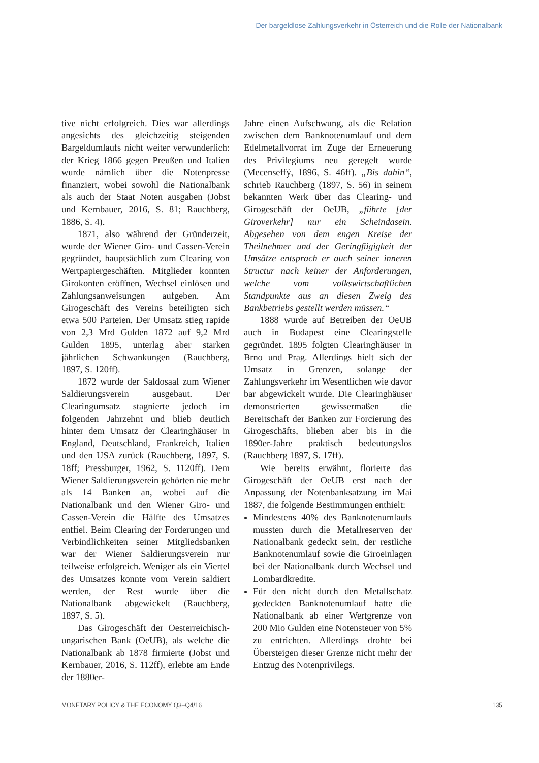Der bargeldlose Zahlungsverkehr in Österreich und die Rolle der Nationalbank
tive nicht erfolgreich. Dies war allerdings angesichts des gleichzeitig steigenden Bargeldumlaufs nicht weiter verwunderlich: der Krieg 1866 gegen Preußen und Italien wurde nämlich über die Notenpresse finanziert, wobei sowohl die Nationalbank als auch der Staat Noten ausgaben (Jobst und Kernbauer, 2016, S. 81; Rauchberg, 1886, S. 4).
1871, also während der Gründerzeit, wurde der Wiener Giro- und Cassen-Verein gegründet, hauptsächlich zum Clearing von Wertpapiergeschäften. Mitglieder konnten Girokonten eröffnen, Wechsel einlösen und Zahlungsanweisungen aufgeben. Am Girogeschäft des Vereins beteiligten sich etwa 500 Parteien. Der Umsatz stieg rapide von 2,3 Mrd Gulden 1872 auf 9,2 Mrd Gulden 1895, unterlag aber starken jährlichen Schwankungen (Rauchberg, 1897, S. 120ff).
1872 wurde der Saldosaal zum Wiener Saldierungsverein ausgebaut. Der Clearingumsatz stagnierte jedoch im folgenden Jahrzehnt und blieb deutlich hinter dem Umsatz der Clearinghäuser in England, Deutschland, Frankreich, Italien und den USA zurück (Rauchberg, 1897, S. 18ff; Pressburger, 1962, S. 1120ff). Dem Wiener Saldierungsverein gehörten nie mehr als 14 Banken an, wobei auf die Nationalbank und den Wiener Giro- und Cassen-Verein die Hälfte des Umsatzes entfiel. Beim Clearing der Forderungen und Verbindlichkeiten seiner Mitgliedsbanken war der Wiener Saldierungsverein nur teilweise erfolgreich. Weniger als ein Viertel des Umsatzes konnte vom Verein saldiert werden, der Rest wurde über die Nationalbank abgewickelt (Rauchberg, 1897, S. 5).
Das Girogeschäft der Oesterreichisch-ungarischen Bank (OeUB), als welche die Nationalbank ab 1878 firmierte (Jobst und Kernbauer, 2016, S. 112ff), erlebte am Ende der 1880er-
Jahre einen Aufschwung, als die Relation zwischen dem Banknotenumlauf und dem Edelmetallvorrat im Zuge der Erneuerung des Privilegiums neu geregelt wurde (Mecenseffý, 1896, S. 46ff). „Bis dahin“, schrieb Rauchberg (1897, S. 56) in seinem bekannten Werk über das Clearing- und Girogeschäft der OeUB, „führte [der Giroverkehr] nur ein Scheindasein. Abgesehen von dem engen Kreise der Theilnehmer und der Geringfügigkeit der Umsätze entsprach er auch seiner inneren Structur nach keiner der Anforderungen, welche vom volkswirtschaftlichen Standpunkte aus an diesen Zweig des Bankbetriebs gestellt werden müssen.“
1888 wurde auf Betreiben der OeUB auch in Budapest eine Clearingstelle gegründet. 1895 folgten Clearinghäuser in Brno und Prag. Allerdings hielt sich der Umsatz in Grenzen, solange der Zahlungsverkehr im Wesentlichen wie davor bar abgewickelt wurde. Die Clearinghäuser demonstrierten gewissermaßen die Bereitschaft der Banken zur Forcierung des Girogeschäfts, blieben aber bis in die 1890er-Jahre praktisch bedeutungslos (Rauchberg 1897, S. 17ff).
Wie bereits erwähnt, florierte das Girogeschäft der OeUB erst nach der Anpassung der Notenbanksatzung im Mai 1887, die folgende Bestimmungen enthielt:
Mindestens 40% des Banknotenumlaufs mussten durch die Metallreserven der Nationalbank gedeckt sein, der restliche Banknotenumlauf sowie die Giroeinlagen bei der Nationalbank durch Wechsel und Lombardkredite.
Für den nicht durch den Metallschatz gedeckten Banknotenumlauf hatte die Nationalbank ab einer Wertgrenze von 200 Mio Gulden eine Notensteuer von 5% zu entrichten. Allerdings drohte bei Übersteigen dieser Grenze nicht mehr der Entzug des Notenprivilegs.
MONETARY POLICY & THE ECONOMY Q3–Q4/16 135